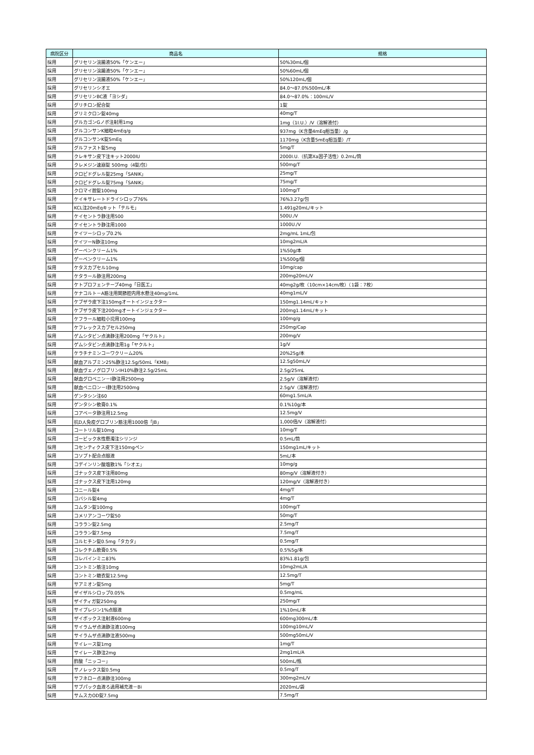| 病院区分 | 商品名 | 規格 |
| --- | --- | --- |
| 採用 | グリセリン浣腸液50%「ケンエー」 | 50%30mL/個 |
| 採用 | グリセリン浣腸液50%「ケンエー」 | 50%60mL/個 |
| 採用 | グリセリン浣腸液50%「ケンエー」 | 50%120mL/個 |
| 採用 | グリセリンシオエ | 84.0～87.0%500mL/本 |
| 採用 | グリセリンBC液「ヨシダ」 | 84.0～87.0%：100mL/V |
| 採用 | グリチロン配合錠 | 1錠 |
| 採用 | グリミクロン錠40mg | 40mg/T |
| 採用 | グルカゴンGノボ注射用1mg | 1mg（1I.U.）/V（溶解液付） |
| 採用 | グルコンサンK細粒4mEq/g | 937mg（K含量4mEq相当量）/g |
| 採用 | グルコンサンK錠5mEq | 1170mg（K含量5mEq相当量）/T |
| 採用 | グルファスト錠5mg | 5mg/T |
| 採用 | クレキサン皮下注キット2000IU | 2000I.U.（抗第Xa因子活性）0.2mL/筒 |
| 採用 | クレメジン速崩錠 500mg（4錠/包） | 500mg/T |
| 採用 | クロピドグレル錠25mg「SANIK」 | 25mg/T |
| 採用 | クロピドグレル錠75mg「SANIK」 | 75mg/T |
| 採用 | クロマイ腟錠100mg | 100mg/T |
| 採用 | ケイキサレートドライシロップ76% | 76%3.27g/包 |
| 採用 | KCL注20mEqキット「テルモ」 | 1.491g20mL/キット |
| 採用 | ケイセントラ静注用500 | 500U./V |
| 採用 | ケイセントラ静注用1000 | 1000U./V |
| 採用 | ケイツーシロップ0.2% | 2mg/mL 1mL/包 |
| 採用 | ケイツーN静注10mg | 10mg2mL/A |
| 採用 | ゲーベンクリーム1% | 1%50g/本 |
| 採用 | ゲーベンクリーム1% | 1%500g/個 |
| 採用 | ケタスカプセル10mg | 10mg/cap |
| 採用 | ケタラール静注用200mg | 200mg20mL/V |
| 採用 | ケトプロフェンテープ40mg「日医工」 | 40mg2g/枚（10cm×14cm/枚）（1袋：7枚） |
| 採用 | ケナコルト－A筋注用関節腔内用水懸注40mg/1mL | 40mg1mL/V |
| 採用 | ケブザラ皮下注150mgオートインジェクター | 150mg1.14mL/キット |
| 採用 | ケブザラ皮下注200mgオートインジェクター | 200mg1.14mL/キット |
| 採用 | ケフラール細粒小児用100mg | 100mg/g |
| 採用 | ケフレックスカプセル250mg | 250mg/Cap |
| 採用 | ゲムシタビン点滴静注用200mg「ヤクルト」 | 200mg/V |
| 採用 | ゲムシタビン点滴静注用1g「ヤクルト」 | 1g/V |
| 採用 | ケラチナミンコーワクリーム20% | 20%25g/本 |
| 採用 | 献血アルブミン25%静注12.5g/50mL「KMB」 | 12.5g50mL/V |
| 採用 | 献血ヴェノグロブリンIH10%静注2.5g/25mL | 2.5g/25ｍL |
| 採用 | 献血グロベニン－I静注用2500mg | 2.5g/V（溶解液付） |
| 採用 | 献血ベニロン－I静注用2500mg | 2.5g/V（溶解液付） |
| 採用 | ゲンタシン注60 | 60mg1.5mL/A |
| 採用 | ゲンタシン軟膏0.1% | 0.1%10g/本 |
| 採用 | コアベータ静注用12.5mg | 12.5mg/V |
| 採用 | 抗D人免疫グロブリン筋注用1000倍「JB」 | 1,000倍/V（溶解液付） |
| 採用 | コートリル錠10mg | 10mg/T |
| 採用 | ゴービック水性懸濁注シリンジ | 0.5mL/筒 |
| 採用 | コセンティクス皮下注150mgペン | 150mg1mL/キット |
| 採用 | コソプト配合点眼液 | 5mL/本 |
| 採用 | コデインリン酸塩散1%「シオエ」 | 10mg/g |
| 採用 | ゴナックス皮下注用80mg | 80mg/V（溶解液付き） |
| 採用 | ゴナックス皮下注用120mg | 120mg/V（溶解液付き） |
| 採用 | コニール錠4 | 4mg/T |
| 採用 | コバシル錠4mg | 4mg/T |
| 採用 | コムタン錠100mg | 100mg/T |
| 採用 | コメリアンコーワ錠50 | 50mg/T |
| 採用 | コララン錠2.5mg | 2.5mg/T |
| 採用 | コララン錠7.5mg | 7.5mg/T |
| 採用 | コルヒチン錠0.5mg「タカタ」 | 0.5mg/T |
| 採用 | コレクチム軟膏0.5% | 0.5%5g/本 |
| 採用 | コレバインミニ83% | 83%1.81g/包 |
| 採用 | コントミン筋注10mg | 10mg2mL/A |
| 採用 | コントミン糖衣錠12.5mg | 12.5mg/T |
| 採用 | サアミオン錠5mg | 5mg/T |
| 採用 | ザイザルシロップ0.05% | 0.5mg/mL |
| 採用 | ザイティガ錠250mg | 250mg/T |
| 採用 | サイプレジン1%点眼液 | 1%10mL/本 |
| 採用 | ザイボックス注射液600mg | 600mg300mL/本 |
| 採用 | サイラムザ点滴静注液100mg | 100mg10mL/V |
| 採用 | サイラムザ点滴静注液500mg | 500mg50mL/V |
| 採用 | サイレース錠1mg | 1mg/T |
| 採用 | サイレース静注2mg | 2mg1mL/A |
| 採用 | 酢酸「ニッコー」 | 500mL/瓶 |
| 採用 | サノレックス錠0.5mg | 0.5mg/T |
| 採用 | サフネロー点滴静注300mg | 300mg2mL/V |
| 採用 | サブパック血液ろ過用補充液－Bi | 2020mL/袋 |
| 採用 | サムスカOD錠7.5mg | 7.5mg/T |